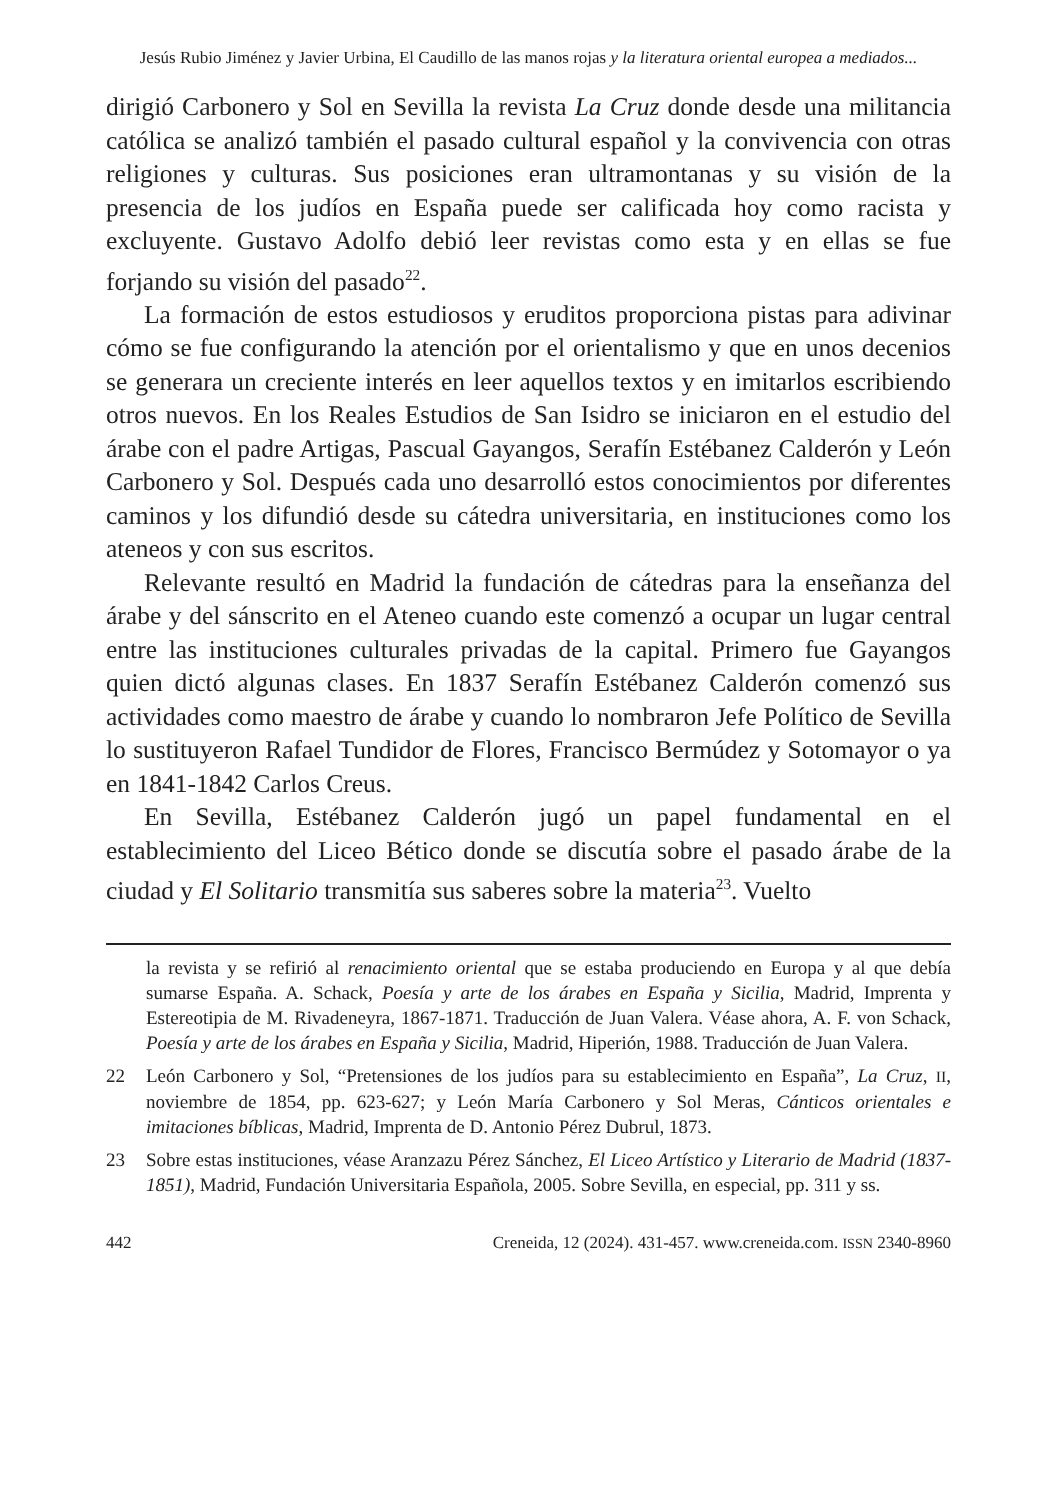Jesús Rubio Jiménez y Javier Urbina, El Caudillo de las manos rojas y la literatura oriental europea a mediados...
dirigió Carbonero y Sol en Sevilla la revista La Cruz donde desde una militancia católica se analizó también el pasado cultural español y la convivencia con otras religiones y culturas. Sus posiciones eran ultramontanas y su visión de la presencia de los judíos en España puede ser calificada hoy como racista y excluyente. Gustavo Adolfo debió leer revistas como esta y en ellas se fue forjando su visión del pasado<sup>22</sup>.
La formación de estos estudiosos y eruditos proporciona pistas para adivinar cómo se fue configurando la atención por el orientalismo y que en unos decenios se generara un creciente interés en leer aquellos textos y en imitarlos escribiendo otros nuevos. En los Reales Estudios de San Isidro se iniciaron en el estudio del árabe con el padre Artigas, Pascual Gayangos, Serafín Estébanez Calderón y León Carbonero y Sol. Después cada uno desarrolló estos conocimientos por diferentes caminos y los difundió desde su cátedra universitaria, en instituciones como los ateneos y con sus escritos.
Relevante resultó en Madrid la fundación de cátedras para la enseñanza del árabe y del sánscrito en el Ateneo cuando este comenzó a ocupar un lugar central entre las instituciones culturales privadas de la capital. Primero fue Gayangos quien dictó algunas clases. En 1837 Serafín Estébanez Calderón comenzó sus actividades como maestro de árabe y cuando lo nombraron Jefe Político de Sevilla lo sustituyeron Rafael Tundidor de Flores, Francisco Bermúdez y Sotomayor o ya en 1841-1842 Carlos Creus.
En Sevilla, Estébanez Calderón jugó un papel fundamental en el establecimiento del Liceo Bético donde se discutía sobre el pasado árabe de la ciudad y El Solitario transmitía sus saberes sobre la materia<sup>23</sup>. Vuelto
la revista y se refirió al renacimiento oriental que se estaba produciendo en Europa y al que debía sumarse España. A. Schack, Poesía y arte de los árabes en España y Sicilia, Madrid, Imprenta y Estereotipia de M. Rivadeneyra, 1867-1871. Traducción de Juan Valera. Véase ahora, A. F. von Schack, Poesía y arte de los árabes en España y Sicilia, Madrid, Hiperión, 1988. Traducción de Juan Valera.
22 León Carbonero y Sol, “Pretensiones de los judíos para su establecimiento en España”, La Cruz, II, noviembre de 1854, pp. 623-627; y León María Carbonero y Sol Meras, Cánticos orientales e imitaciones bíblicas, Madrid, Imprenta de D. Antonio Pérez Dubrul, 1873.
23 Sobre estas instituciones, véase Aranzazu Pérez Sánchez, El Liceo Artístico y Literario de Madrid (1837-1851), Madrid, Fundación Universitaria Española, 2005. Sobre Sevilla, en especial, pp. 311 y ss.
442 Creneida, 12 (2024). 431-457. www.creneida.com. ISSN 2340-8960